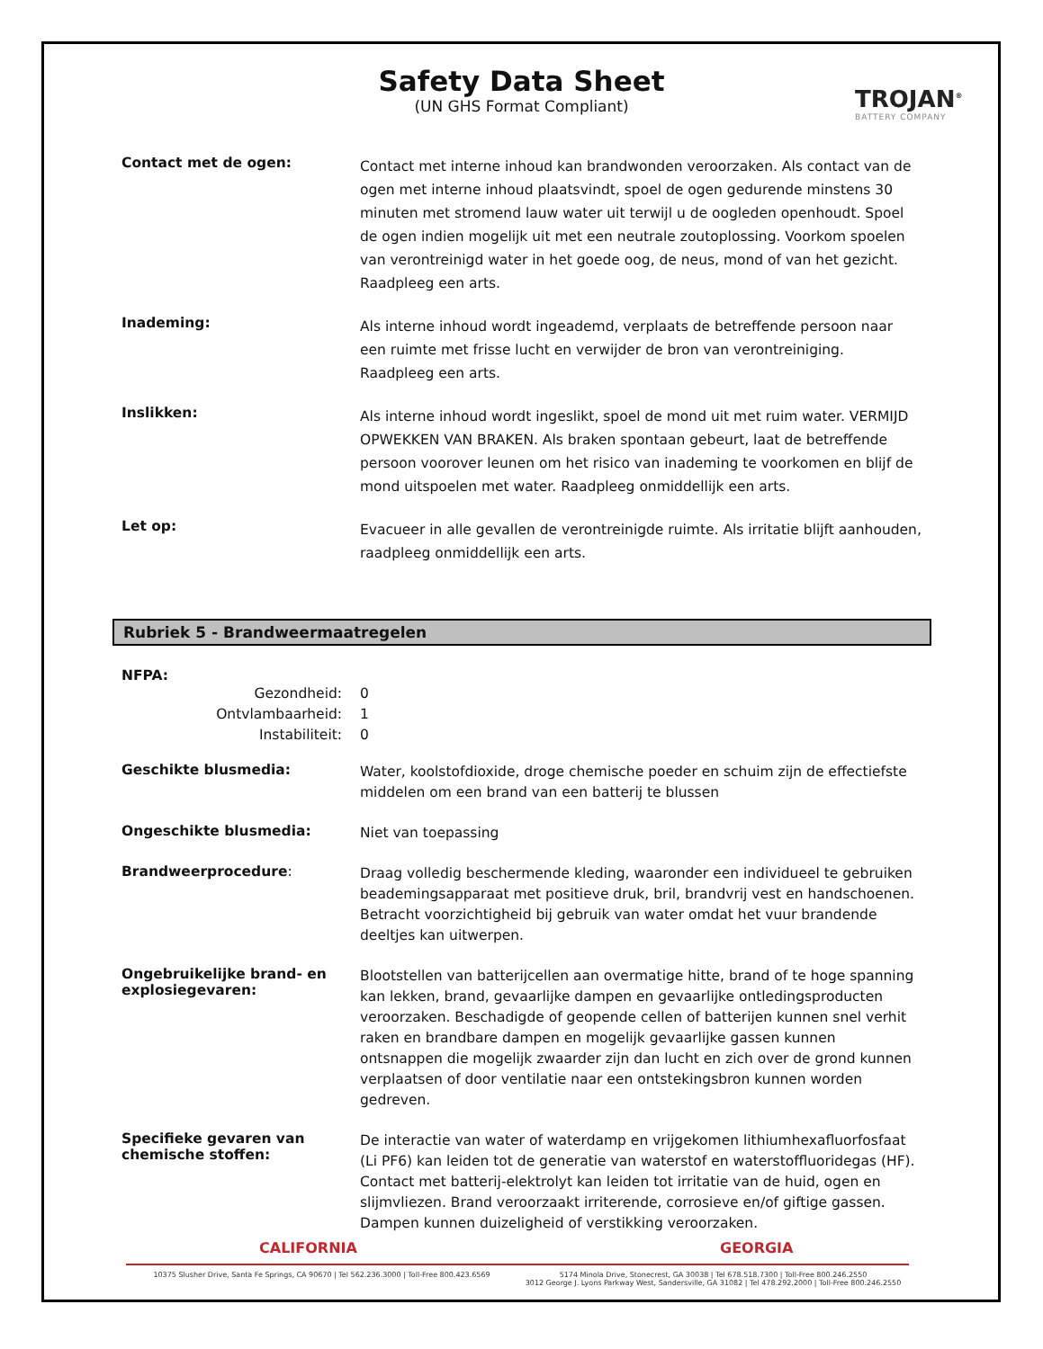Safety Data Sheet
(UN GHS Format Compliant)
TROJAN<sup>®</sup>
BATTERY COMPANY
Contact met de ogen:
Contact met interne inhoud kan brandwonden veroorzaken. Als contact van de ogen met interne inhoud plaatsvindt, spoel de ogen gedurende minstens 30 minuten met stromend lauw water uit terwijl u de oogleden openhoudt. Spoel de ogen indien mogelijk uit met een neutrale zoutoplossing. Voorkom spoelen van verontreinigd water in het goede oog, de neus, mond of van het gezicht. Raadpleeg een arts.
Inademing:
Als interne inhoud wordt ingeademd, verplaats de betreffende persoon naar een ruimte met frisse lucht en verwijder de bron van verontreiniging. Raadpleeg een arts.
Inslikken:
Als interne inhoud wordt ingeslikt, spoel de mond uit met ruim water. VERMIJD OPWEKKEN VAN BRAKEN. Als braken spontaan gebeurt, laat de betreffende persoon voorover leunen om het risico van inademing te voorkomen en blijf de mond uitspoelen met water. Raadpleeg onmiddellijk een arts.
Let op:
Evacueer in alle gevallen de verontreinigde ruimte. Als irritatie blijft aanhouden, raadpleeg onmiddellijk een arts.
Rubriek 5 - Brandweermaatregelen
NFPA:
Gezondheid: 0 Ontvlambaarheid: 1 Instabiliteit: 0
Geschikte blusmedia:
Water, koolstofdioxide, droge chemische poeder en schuim zijn de effectiefste middelen om een brand van een batterij te blussen
Ongeschikte blusmedia:
Niet van toepassing
Brandweerprocedure:
Draag volledig beschermende kleding, waaronder een individueel te gebruiken beademingsapparaat met positieve druk, bril, brandvrij vest en handschoenen. Betracht voorzichtigheid bij gebruik van water omdat het vuur brandende deeltjes kan uitwerpen.
Ongebruikelijke brand- en explosiegevaren:
Blootstellen van batterijcellen aan overmatige hitte, brand of te hoge spanning kan lekken, brand, gevaarlijke dampen en gevaarlijke ontledingsproducten veroorzaken. Beschadigde of geopende cellen of batterijen kunnen snel verhit raken en brandbare dampen en mogelijk gevaarlijke gassen kunnen ontsnappen die mogelijk zwaarder zijn dan lucht en zich over de grond kunnen verplaatsen of door ventilatie naar een ontstekingsbron kunnen worden gedreven.
Specifieke gevaren van chemische stoffen:
De interactie van water of waterdamp en vrijgekomen lithiumhexafluorfosfaat (Li PF6) kan leiden tot de generatie van waterstof en waterstoffluoridegas (HF). Contact met batterij-elektrolyt kan leiden tot irritatie van de huid, ogen en slijmvliezen. Brand veroorzaakt irriterende, corrosieve en/of giftige gassen. Dampen kunnen duizeligheid of verstikking veroorzaken.
CALIFORNIA GEORGIA
10375 Slusher Drive, Santa Fe Springs, CA 90670 | Tel 562.236.3000 | Toll-Free 800.423.6569
5174 Minola Drive, Stonecrest, GA 30038 | Tel 678.518.7300 | Toll-Free 800.246.2550
3012 George J. Lyons Parkway West, Sandersville, GA 31082 | Tel 478.292.2000 | Toll-Free 800.246.2550